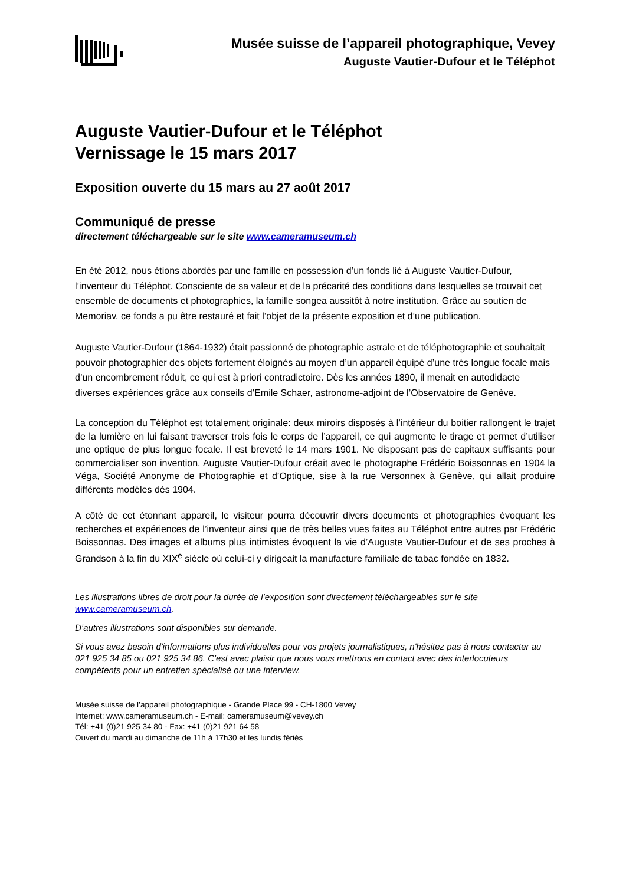Musée suisse de l’appareil photographique, Vevey
Auguste Vautier-Dufour et le Téléphot
Auguste Vautier-Dufour et le Téléphot
Vernissage le 15 mars 2017
Exposition ouverte du 15 mars au 27 août 2017
Communiqué de presse
directement téléchargeable sur le site www.cameramuseum.ch
En été 2012, nous étions abordés par une famille en possession d’un fonds lié à Auguste Vautier-Dufour, l’inventeur du Téléphot. Consciente de sa valeur et de la précarité des conditions dans lesquelles se trouvait cet ensemble de documents et photographies, la famille songea aussitôt à notre institution. Grâce au soutien de Memoriav, ce fonds a pu être restauré et fait l’objet de la présente exposition et d’une publication.
Auguste Vautier-Dufour (1864-1932) était passionné de photographie astrale et de téléphotographie et souhaitait pouvoir photographier des objets fortement éloignés au moyen d’un appareil équipé d’une très longue focale mais d’un encombrement réduit, ce qui est à priori contradictoire. Dès les années 1890, il menait en autodidacte diverses expériences grâce aux conseils d’Emile Schaer, astronome-adjoint de l’Observatoire de Genève.
La conception du Téléphot est totalement originale: deux miroirs disposés à l’intérieur du boitier rallongent le trajet de la lumière en lui faisant traverser trois fois le corps de l’appareil, ce qui augmente le tirage et permet d’utiliser une optique de plus longue focale. Il est breveté le 14 mars 1901. Ne disposant pas de capitaux suffisants pour commercialiser son invention, Auguste Vautier-Dufour créait avec le photographe Frédéric Boissonnas en 1904 la Véga, Société Anonyme de Photographie et d’Optique, sise à la rue Versonnex à Genève, qui allait produire différents modèles dès 1904.
A côté de cet étonnant appareil, le visiteur pourra découvrir divers documents et photographies évoquant les recherches et expériences de l’inventeur ainsi que de très belles vues faites au Téléphot entre autres par Frédéric Boissonnas. Des images et albums plus intimistes évoquent la vie d’Auguste Vautier-Dufour et de ses proches à Grandson à la fin du XIX<sup>e</sup> siècle où celui-ci y dirigeait la manufacture familiale de tabac fondée en 1832.
Les illustrations libres de droit pour la durée de l’exposition sont directement téléchargeables sur le site www.cameramuseum.ch.
D’autres illustrations sont disponibles sur demande.
Si vous avez besoin d'informations plus individuelles pour vos projets journalistiques, n'hésitez pas à nous contacter au 021 925 34 85 ou 021 925 34 86. C'est avec plaisir que nous vous mettrons en contact avec des interlocuteurs compétents pour un entretien spécialisé ou une interview.
Musée suisse de l’appareil photographique - Grande Place 99 - CH-1800 Vevey
Internet: www.cameramuseum.ch - E-mail: cameramuseum@vevey.ch
Tél: +41 (0)21 925 34 80 - Fax: +41 (0)21 921 64 58
Ouvert du mardi au dimanche de 11h à 17h30 et les lundis fériés